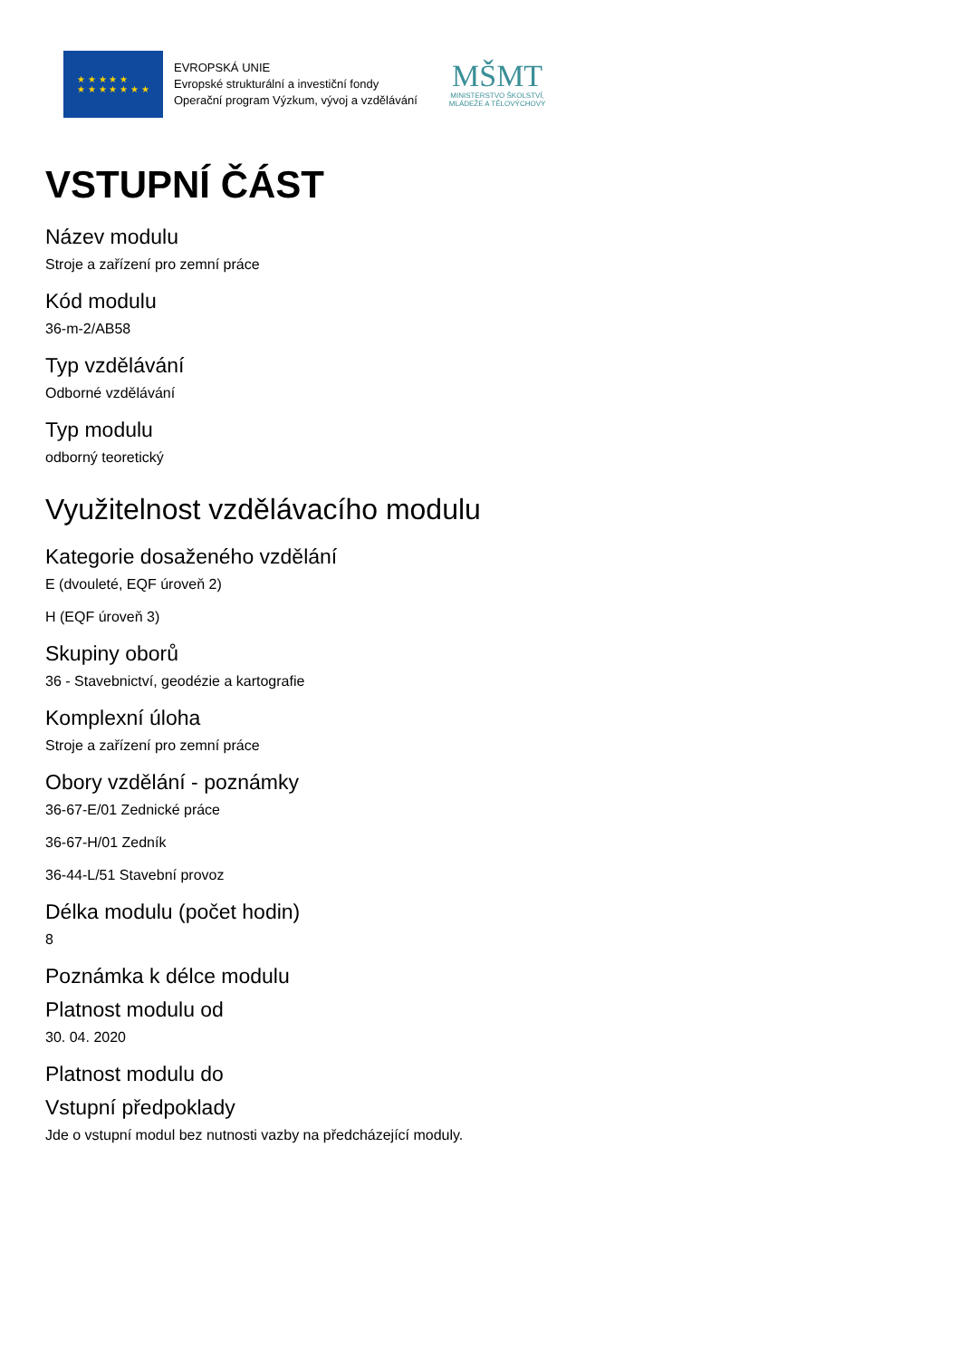★ ★ ★ ★ ★
★ ★ ★ ★ ★ ★ ★
EVROPSKÁ UNIE
Evropské strukturální a investiční fondy
Operační program Výzkum, vývoj a vzdělávání
MŠMT
MINISTERSTVO ŠKOLSTVÍ,
MLÁDEŽE A TĚLOVÝCHOVY
VSTUPNÍ ČÁST
Název modulu
Stroje a zařízení pro zemní práce
Kód modulu
36-m-2/AB58
Typ vzdělávání
Odborné vzdělávání
Typ modulu
odborný teoretický
Využitelnost vzdělávacího modulu
Kategorie dosaženého vzdělání
E (dvouleté, EQF úroveň 2)
H (EQF úroveň 3)
Skupiny oborů
36 - Stavebnictví, geodézie a kartografie
Komplexní úloha
Stroje a zařízení pro zemní práce
Obory vzdělání - poznámky
36-67-E/01 Zednické práce
36-67-H/01 Zedník
36-44-L/51 Stavební provoz
Délka modulu (počet hodin)
8
Poznámka k délce modulu
Platnost modulu od
30. 04. 2020
Platnost modulu do
Vstupní předpoklady
Jde o vstupní modul bez nutnosti vazby na předcházející moduly.